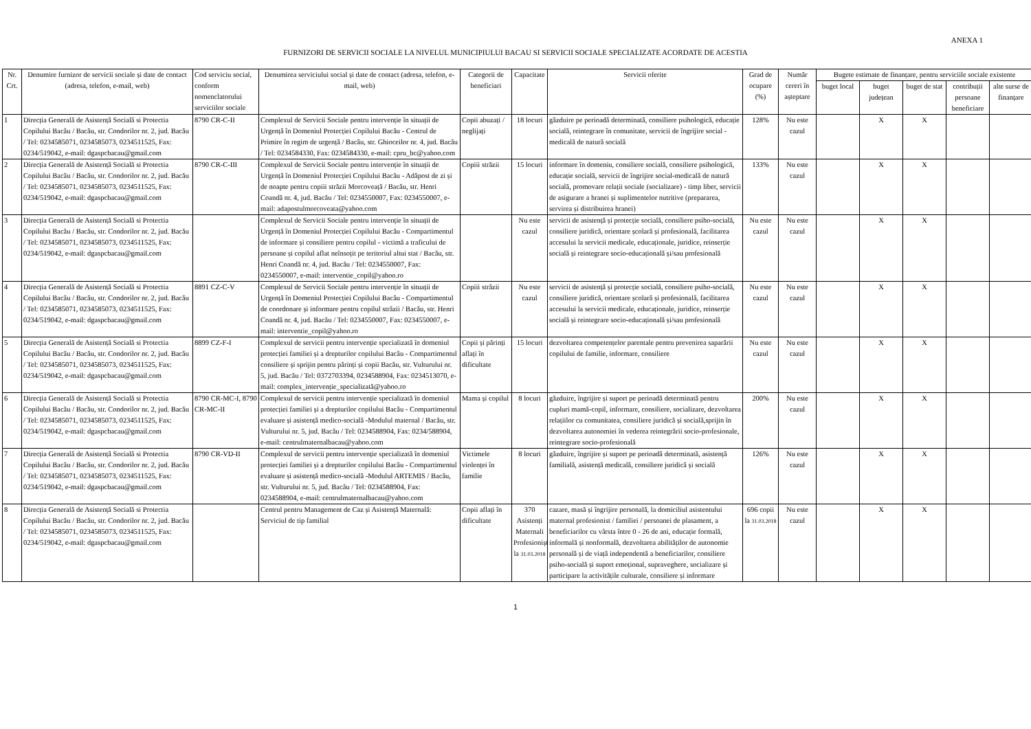ANEXA 1
FURNIZORI DE SERVICII SOCIALE LA NIVELUL MUNICIPIULUI BACAU SI SERVICII SOCIALE SPECIALIZATE ACORDATE DE ACESTIA
| Nr. Crt. | Denumire furnizor de servicii sociale și date de contact (adresa, telefon, e-mail, web) | Cod serviciu social, conform nomenclatorului serviciilor sociale | Denumirea serviciului social și date de contact (adresa, telefon, e-mail, web) | Categorii de beneficiari | Capacitate | Servicii oferite | Grad de ocupare (%) | Număr cereri în așteptare | Bugete estimate de finanțare, pentru serviciile sociale existente | | | | |
| --- | --- | --- | --- | --- | --- | --- | --- | --- | --- | --- | --- | --- | --- |
| | | | | | | | | | buget local | buget județean | buget de stat | contribuții persoane beneficiare | alte surse de finanțare |
| 1 | Direcția Generală de Asistență Socială si Protectia Copilului Bacău / Bacău, str. Condorilor nr. 2, jud. Bacău / Tel: 0234585071, 0234585073, 0234511525, Fax: 0234/519042, e-mail: dgaspcbacau@gmail.com | 8790 CR-C-II | Complexul de Servicii Sociale pentru intervenție în situații de Urgență în Domeniul Protecției Copilului Bacău - Centrul de Primire în regim de urgență / Bacău, str. Ghioceilor nr. 4, jud. Bacău / Tel: 0234584330, Fax: 0234584330, e-mail: cpru_bc@yahoo.com | Copii abuzați / neglijați | 18 locuri | găzduire pe perioadă determinată, consiliere psihologică, educație socială, reintegrare în comunitate, servicii de îngrijire social - medicală de natură socială | 128% | Nu este cazul | | X | X | | |
| 2 | Direcția Generală de Asistență Socială si Protectia Copilului Bacău / Bacău, str. Condorilor nr. 2, jud. Bacău / Tel: 0234585071, 0234585073, 0234511525, Fax: 0234/519042, e-mail: dgaspcbacau@gmail.com | 8790 CR-C-III | Complexul de Servicii Sociale pentru intervenție în situații de Urgență în Domeniul Protecției Copilului Bacău - Adăpost de zi și de noapte pentru copiii străzii Morcoveață / Bacău, str. Henri Coandă nr. 4, jud. Bacău / Tel: 0234550007, Fax: 0234550007, e-mail: adapostulmorcoveata@yahoo.com | Copiii străzii | 15 locuri | informare în domeniu, consiliere socială, consiliere psihologică, educație socială, servicii de îngrijire social-medicală de natură socială, promovare relații sociale (socializare) - timp liber, servicii de asigurare a hranei și suplimentelor nutritive (prepararea, servirea și distribuirea hranei) | 133% | Nu este cazul | | X | X | | |
| 3 | Direcția Generală de Asistență Socială si Protectia Copilului Bacău / Bacău, str. Condorilor nr. 2, jud. Bacău / Tel: 0234585071, 0234585073, 0234511525, Fax: 0234/519042, e-mail: dgaspcbacau@gmail.com | | Complexul de Servicii Sociale pentru intervenție în situații de Urgență în Domeniul Protecției Copilului Bacău - Compartimentul de informare și consiliere pentru copilul - victimă a traficului de persoane și copilul aflat neînsoțit pe teritoriul altui stat / Bacău, str. Henri Coandă nr. 4, jud. Bacău / Tel: 0234550007, Fax: 0234550007, e-mail: interventie_copil@yahoo.ro | | Nu este cazul | servicii de asistență și protecție socială, consiliere psiho-socială, consiliere juridică, orientare școlară și profesională, facilitarea accesului la servicii medicale, educaționale, juridice, reinserție socială și reintegrare socio-educațională și/sau profesională | Nu este cazul | Nu este cazul | | X | X | | |
| 4 | Direcția Generală de Asistență Socială si Protectia Copilului Bacău / Bacău, str. Condorilor nr. 2, jud. Bacău / Tel: 0234585071, 0234585073, 0234511525, Fax: 0234/519042, e-mail: dgaspcbacau@gmail.com | 8891 CZ-C-V | Complexul de Servicii Sociale pentru intervenție în situații de Urgență în Domeniul Protecției Copilului Bacău - Compartimentul de coordonare și informare pentru copilul străzii / Bacău, str. Henri Coandă nr. 4, jud. Bacău / Tel: 0234550007, Fax: 0234550007, e-mail: interventie_copil@yahoo.ro | Copiii străzii | Nu este cazul | servicii de asistență și protecție socială, consiliere psiho-socială, consiliere juridică, orientare școlară și profesională, facilitarea accesului la servicii medicale, educaționale, juridice, reinserție socială și reintegrare socio-educațională și/sau profesională | Nu este cazul | Nu este cazul | | X | X | | |
| 5 | Direcția Generală de Asistență Socială si Protectia Copilului Bacău / Bacău, str. Condorilor nr. 2, jud. Bacău / Tel: 0234585071, 0234585073, 0234511525, Fax: 0234/519042, e-mail: dgaspcbacau@gmail.com | 8899 CZ-F-I | Complexul de servicii pentru intervenție specializată în domeniul protecției familiei și a drepturilor copilului Bacău - Compartimentul consiliere și sprijin pentru părinți și copii Bacău, str. Vulturului nr. 5, jud. Bacău / Tel: 0372703394, 0234588904, Fax: 0234513070, e-mail: complex_intervenție_specializată@yahoo.ro | Copii și părinți aflați în dificultate | 15 locuri | dezvoltarea competențelor parentale pentru prevenirea saparării copilului de familie, informare, consiliere | Nu este cazul | Nu este cazul | | X | X | | |
| 6 | Direcția Generală de Asistență Socială si Protectia Copilului Bacău / Bacău, str. Condorilor nr. 2, jud. Bacău / Tel: 0234585071, 0234585073, 0234511525, Fax: 0234/519042, e-mail: dgaspcbacau@gmail.com | 8790 CR-MC-I, 8790 CR-MC-II | Complexul de servicii pentru intervenție specializată în domeniul protecției familiei și a drepturilor copilului Bacău - Compartimentul evaluare și asistență medico-socială -Modulul maternal / Bacău, str. Vulturului nr. 5, jud. Bacău / Tel: 0234588904, Fax: 0234/588904, e-mail: centrulmaternalbacau@yahoo.com | Mama și copilul | 8 locuri | găzduire, îngrijire și suport pe perioadă determinată pentru cupluri mamă-copil, informare, consiliere, socializare, dezvoltarea relațiilor cu comunitatea, consiliere juridică și socială,sprijin în dezvoltarea autonomiei în vederea reintegrării socio-profesionale, reintegrare socio-profesională | 200% | Nu este cazul | | X | X | | |
| 7 | Direcția Generală de Asistență Socială si Protectia Copilului Bacău / Bacău, str. Condorilor nr. 2, jud. Bacău / Tel: 0234585071, 0234585073, 0234511525, Fax: 0234/519042, e-mail: dgaspcbacau@gmail.com | 8790 CR-VD-II | Complexul de servicii pentru intervenție specializată în domeniul protecției familiei și a drepturilor copilului Bacău - Compartimentul evaluare și asistență medico-socială -Modulul ARTEMIS / Bacău, str. Vulturului nr. 5, jud. Bacău / Tel: 0234588904, Fax: 0234588904, e-mail: centrulmaternalbacau@yahoo.com | Victimele violenței în familie | 8 locuri | găzduire, îngrijire și suport pe perioadă determinată, asistență familială, asistență medicală, consiliere juridică și socială | 126% | Nu este cazul | | X | X | | |
| 8 | Direcția Generală de Asistență Socială si Protectia Copilului Bacău / Bacău, str. Condorilor nr. 2, jud. Bacău / Tel: 0234585071, 0234585073, 0234511525, Fax: 0234/519042, e-mail: dgaspcbacau@gmail.com | | Centrul pentru Management de Caz și Asistență Maternală: Serviciul de tip familial | Copii aflați în dificultate | 370 Asistenți Maternali Profesioniști la 31.03.2018 | cazare, masă și îngrijire personală, la domiciliul asistentului maternal profesionist / familiei / persoanei de plasament, a beneficiarilor cu vârsta între 0 - 26 de ani, educație formală, informală și nonformală, dezvoltarea abilităților de autonomie personală și de viață independentă a beneficiarilor, consiliere psiho-socială și suport emoțional, supraveghere, socializare și participare la activitățile culturale, consiliere și informare | 696 copii la 31.03.2018 | Nu este cazul | | X | X | | |
1